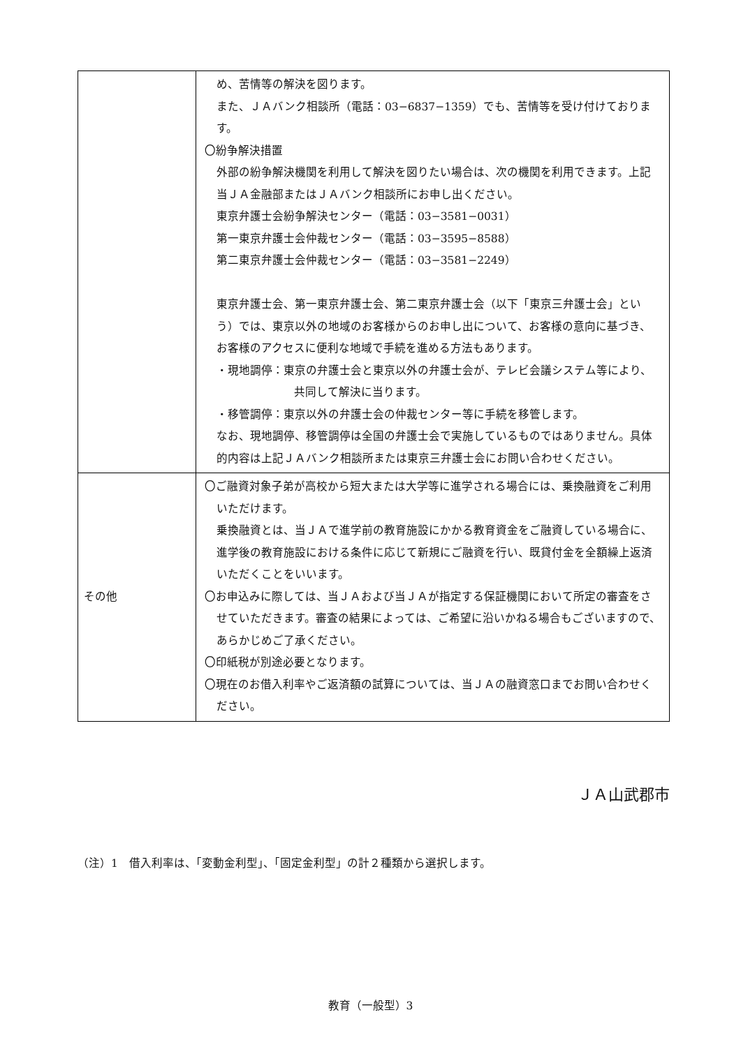| | め、苦情等の解決を図ります。 また、ＪＡバンク相談所（電話：03−6837−1359）でも、苦情等を受け付けております。 〇紛争解決措置 外部の紛争解決機関を利用して解決を図りたい場合は、次の機関を利用できます。上記当ＪＡ金融部またはＪＡバンク相談所にお申し出ください。 東京弁護士会紛争解決センター（電話：03−3581−0031） 第一東京弁護士会仲裁センター（電話：03−3595−8588） 第二東京弁護士会仲裁センター（電話：03−3581−2249） 東京弁護士会、第一東京弁護士会、第二東京弁護士会（以下「東京三弁護士会」という）では、東京以外の地域のお客様からのお申し出について、お客様の意向に基づき、お客様のアクセスに便利な地域で手続を進める方法もあります。 ・現地調停：東京の弁護士会と東京以外の弁護士会が、テレビ会議システム等により、共同して解決に当ります。 ・移管調停：東京以外の弁護士会の仲裁センター等に手続を移管します。 なお、現地調停、移管調停は全国の弁護士会で実施しているものではありません。具体的内容は上記ＪＡバンク相談所または東京三弁護士会にお問い合わせください。 |
| その他 | 〇ご融資対象子弟が高校から短大または大学等に進学される場合には、乗換融資をご利用いただけます。 乗換融資とは、当ＪＡで進学前の教育施設にかかる教育資金をご融資している場合に、進学後の教育施設における条件に応じて新規にご融資を行い、既貸付金を全額繰上返済いただくことをいいます。 〇お申込みに際しては、当ＪＡおよび当ＪＡが指定する保証機関において所定の審査をさせていただきます。審査の結果によっては、ご希望に沿いかねる場合もございますので、あらかじめご了承ください。 〇印紙税が別途必要となります。 〇現在のお借入利率やご返済額の試算については、当ＪＡの融資窓口までお問い合わせください。 |
ＪＡ山武郡市
（注）1　借入利率は、「変動金利型」、「固定金利型」の計２種類から選択します。
教育（一般型）3